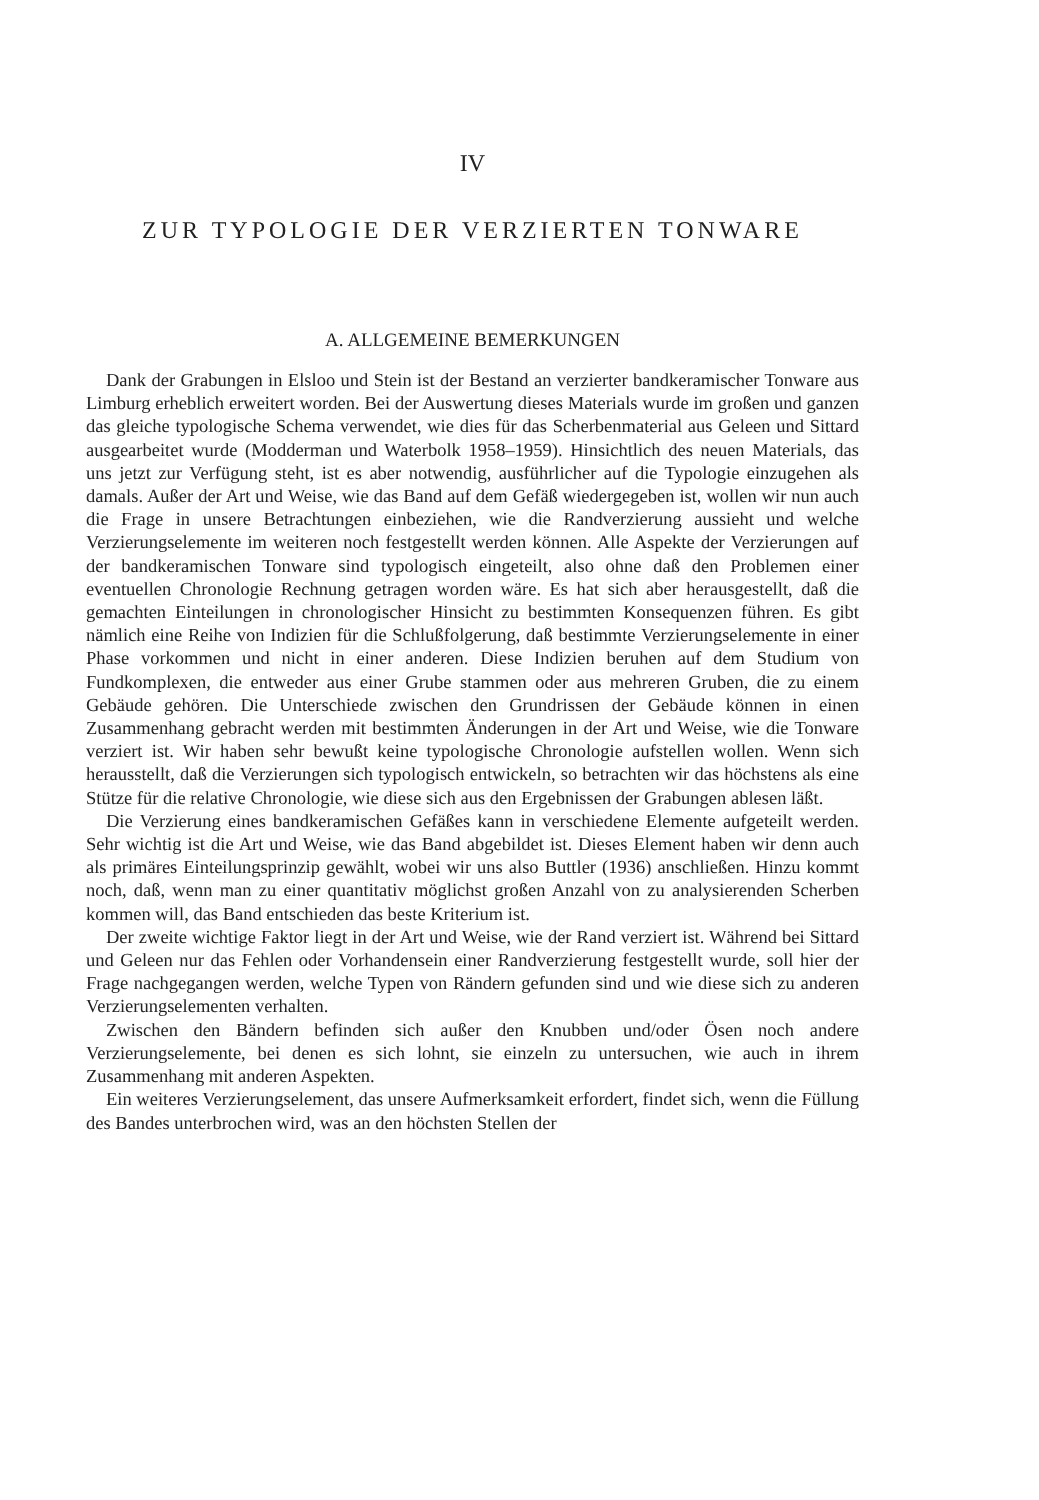IV
ZUR TYPOLOGIE DER VERZIERTEN TONWARE
A. ALLGEMEINE BEMERKUNGEN
Dank der Grabungen in Elsloo und Stein ist der Bestand an verzierter bandkeramischer Tonware aus Limburg erheblich erweitert worden. Bei der Auswertung dieses Materials wurde im großen und ganzen das gleiche typologische Schema verwendet, wie dies für das Scherbenmaterial aus Geleen und Sittard ausgearbeitet wurde (Modderman und Waterbolk 1958–1959). Hinsichtlich des neuen Materials, das uns jetzt zur Verfügung steht, ist es aber notwendig, ausführlicher auf die Typologie einzugehen als damals. Außer der Art und Weise, wie das Band auf dem Gefäß wiedergegeben ist, wollen wir nun auch die Frage in unsere Betrachtungen einbeziehen, wie die Randverzierung aussieht und welche Verzierungselemente im weiteren noch festgestellt werden können. Alle Aspekte der Verzierungen auf der bandkeramischen Tonware sind typologisch eingeteilt, also ohne daß den Problemen einer eventuellen Chronologie Rechnung getragen worden wäre. Es hat sich aber herausgestellt, daß die gemachten Einteilungen in chronologischer Hinsicht zu bestimmten Konsequenzen führen. Es gibt nämlich eine Reihe von Indizien für die Schlußfolgerung, daß bestimmte Verzierungselemente in einer Phase vorkommen und nicht in einer anderen. Diese Indizien beruhen auf dem Studium von Fundkomplexen, die entweder aus einer Grube stammen oder aus mehreren Gruben, die zu einem Gebäude gehören. Die Unterschiede zwischen den Grundrissen der Gebäude können in einen Zusammenhang gebracht werden mit bestimmten Änderungen in der Art und Weise, wie die Tonware verziert ist. Wir haben sehr bewußt keine typologische Chronologie aufstellen wollen. Wenn sich herausstellt, daß die Verzierungen sich typologisch entwickeln, so betrachten wir das höchstens als eine Stütze für die relative Chronologie, wie diese sich aus den Ergebnissen der Grabungen ablesen läßt.
Die Verzierung eines bandkeramischen Gefäßes kann in verschiedene Elemente aufgeteilt werden. Sehr wichtig ist die Art und Weise, wie das Band abgebildet ist. Dieses Element haben wir denn auch als primäres Einteilungsprinzip gewählt, wobei wir uns also Buttler (1936) anschließen. Hinzu kommt noch, daß, wenn man zu einer quantitativ möglichst großen Anzahl von zu analysierenden Scherben kommen will, das Band entschieden das beste Kriterium ist.
Der zweite wichtige Faktor liegt in der Art und Weise, wie der Rand verziert ist. Während bei Sittard und Geleen nur das Fehlen oder Vorhandensein einer Randverzierung festgestellt wurde, soll hier der Frage nachgegangen werden, welche Typen von Rändern gefunden sind und wie diese sich zu anderen Verzierungselementen verhalten.
Zwischen den Bändern befinden sich außer den Knubben und/oder Ösen noch andere Verzierungselemente, bei denen es sich lohnt, sie einzeln zu untersuchen, wie auch in ihrem Zusammenhang mit anderen Aspekten.
Ein weiteres Verzierungselement, das unsere Aufmerksamkeit erfordert, findet sich, wenn die Füllung des Bandes unterbrochen wird, was an den höchsten Stellen der